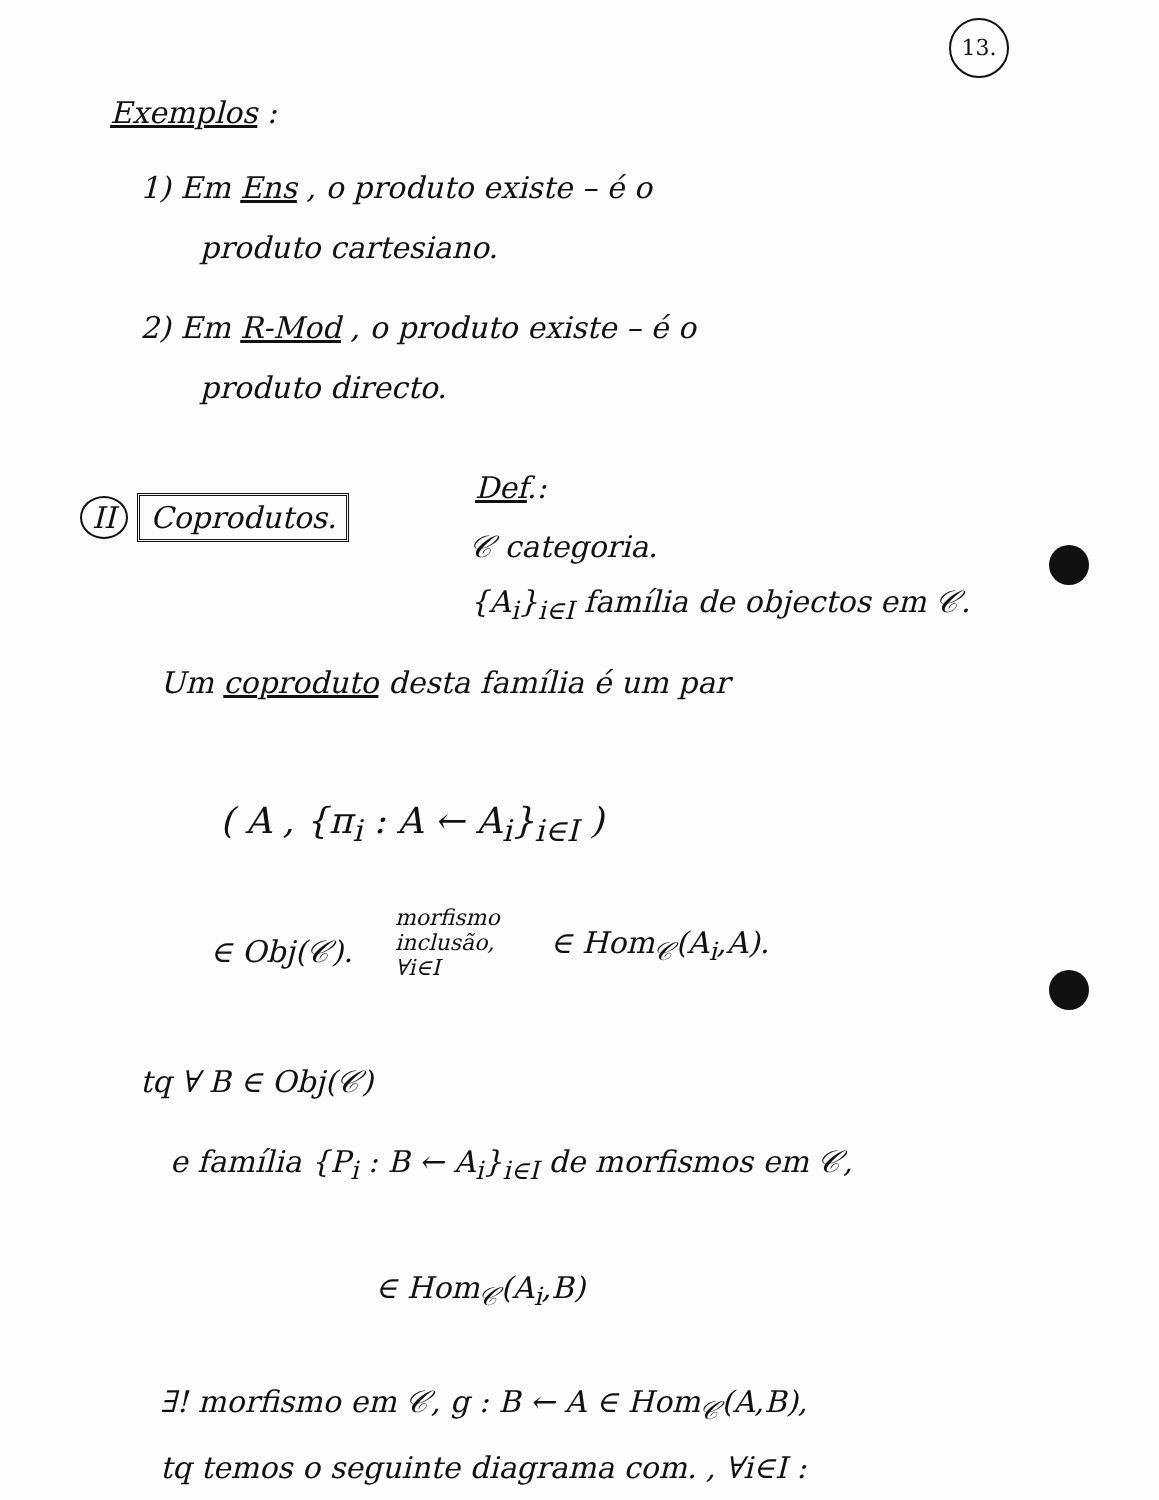13.
Exemplos :
1) Em Ens , o produto existe – é o
produto cartesiano.
2) Em R-Mod , o produto existe – é o
produto directo.
Def.:
II Coprodutos.
𝒞 categoria.
{A<sub>i</sub>}<sub>i∈I</sub> família de objectos em 𝒞.
Um coproduto desta família é um par
( A , {π<sub>i</sub> : A ← A<sub>i</sub>}<sub>i∈I</sub> )
∈ Obj(𝒞).
morfismo
inclusão,
∀i∈I
∈ Hom<sub>𝒞</sub>(A<sub>i</sub>,A).
tq ∀ B ∈ Obj(𝒞)
e família {P<sub>i</sub> : B ← A<sub>i</sub>}<sub>i∈I</sub> de morfismos em 𝒞,
∈ Hom<sub>𝒞</sub>(A<sub>i</sub>,B)
∃! morfismo em 𝒞, g : B ← A ∈ Hom<sub>𝒞</sub>(A,B),
tq temos o seguinte diagrama com. , ∀i∈I :